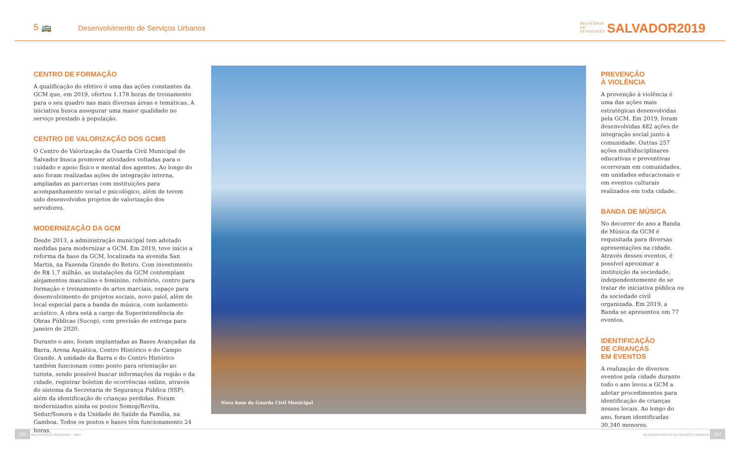5 🚌 Desenvolvimento de Serviços Urbanos RELATÓRIO DE ATIVIDADES SALVADOR2019
CENTRO DE FORMAÇÃO
A qualificação do efetivo é uma das ações constantes da GCM que, em 2019, ofertou 1.178 horas de treinamento para o seu quadro nas mais diversas áreas e temáticas. A iniciativa busca assegurar uma maior qualidade no serviço prestado à população.
CENTRO DE VALORIZAÇÃO DOS GCMS
O Centro de Valorização da Guarda Civil Municipal de Salvador busca promover atividades voltadas para o cuidado e apoio físico e mental dos agentes. Ao longo do ano foram realizadas ações de integração interna, ampliadas as parcerias com instituições para acompanhamento social e psicológico, além de terem sido desenvolvidos projetos de valorização dos servidores.
MODERNIZAÇÃO DA GCM
Desde 2013, a administração municipal tem adotado medidas para modernizar a GCM. Em 2019, teve início a reforma da base da GCM, localizada na avenida San Martin, na Fazenda Grande do Retiro. Com investimento de R$ 1,7 milhão, as instalações da GCM contemplam alojamentos masculino e feminino, refeitório, centro para formação e treinamento de artes marciais, espaço para desenvolvimento de projetos sociais, novo paiol, além de local especial para a banda de música, com isolamento acústico. A obra está a cargo da Superintendência de Obras Públicas (Sucop), com previsão de entrega para janeiro de 2020.
Durante o ano, foram implantadas as Bases Avançadas da Barra, Arena Aquática, Centro Histórico e do Campo Grande. A unidade da Barra e do Centro Histórico também funcionam como ponto para orientação ao turista, sendo possível buscar informações da região e da cidade, registrar boletim de ocorrências online, através do sistema da Secretaria de Segurança Pública (SSP), além da identificação de crianças perdidas. Foram modernizados ainda os postos Semop/Revita, Sedur/Sonora e da Unidade de Saúde da Família, na Gamboa. Todos os postos e bases têm funcionamento 24 horas.
Nova base da Guarda Civil Municipal
PREVENÇÃO
À VIOLÊNCIA
A prevenção à violência é uma das ações mais estratégicas desenvolvidas pela GCM. Em 2019, foram desenvolvidas 482 ações de integração social junto à comunidade. Outras 257 ações multidisciplinares educativas e preventivas ocorreram em comunidades, em unidades educacionais e em eventos culturais realizados em toda cidade.
BANDA DE MÚSICA
No decorrer do ano a Banda de Música da GCM é requisitada para diversas apresentações na cidade. Através desses eventos, é possível aproximar a instituição da sociedade, independentemente de se tratar de iniciativa pública ou da sociedade civil organizada. Em 2019, a Banda se apresentou em 77 eventos.
IDENTIFICAÇÃO
DE CRIANÇAS
EM EVENTOS
A realização de diversos eventos pela cidade durante todo o ano levou a GCM a adotar procedimentos para identificação de crianças nesses locais. Ao longo do ano, foram identificadas 30.340 menores.
156 RELATÓRIO DE ATIVIDADES – 2019 DESENVOLVIMENTO DE SERVIÇOS URBANOS 157